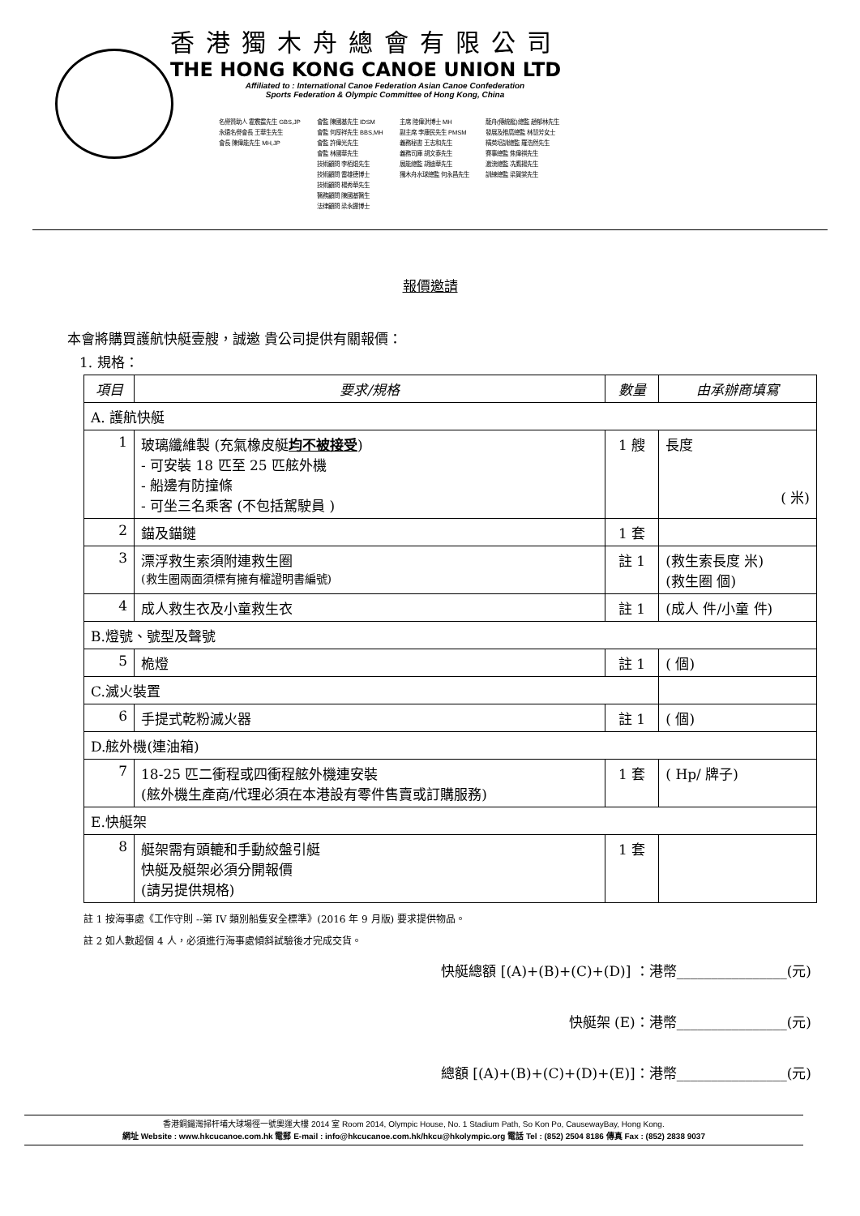香港獨木舟總會有限公司
THE HONG KONG CANOE UNION LTD
Affiliated to : International Canoe Federation Asian Canoe Confederation
Sports Federation & Olympic Committee of Hong Kong, China
名譽贊助人 霍震霆先生 GBS,JP
永遠名譽會長 王華生先生
會長 陳偉能先生 MH,JP
會監 陳國基先生 IDSM
會監 何厚祥先生 BBS,MH
會監 許偉光先生
會監 林國華先生
技術顧問 李栢焜先生
技術顧問 雷雄德博士
技術顧問 楊秀華先生
醫務顧問 陳國基醫生
法律顧問 梁永鏗博士
主席 陸偉洪博士 MH
副主席 李康民先生 PMSM
義務秘書 王志和先生
義務司庫 胡文泰先生
展能總監 胡迪華先生
獨木舟水球總監 何永昌先生
龍舟(傳統艇)總監 趙郁林先生
發展及推廣總監 林慧芳女士
精英培訓總監 羅浩然先生
賽事總監 焦偉祺先生
激流總監 冼鷹揚先生
訓練總監 梁賀棠先生
報價邀請
本會將購買護航快艇壹艘，誠邀 貴公司提供有關報價：
1. 規格：
| 項目 | 要求/規格 | 數量 | 由承辦商填寫 |
| --- | --- | --- | --- |
| A. 護航快艇 | | | |
| 1 | 玻璃纖維製 (充氣橡皮艇 均不被接受 ) - 可安裝 18 匹至 25 匹舷外機 - 船邊有防撞條 - 可坐三名乘客 (不包括駕駛員 ) | 1 艘 | 長度 ( 米) |
| 2 | 錨及錨鏈 | 1 套 | |
| 3 | 漂浮救生索須附連救生圈 (救生圈兩面須標有擁有權證明書編號) | 註 1 | (救生索長度 米) (救生圈 個) |
| 4 | 成人救生衣及小童救生衣 | 註 1 | (成人 件/小童 件) |
| B.燈號、號型及聲號 | | | |
| 5 | 桅燈 | 註 1 | ( 個) |
| C.滅火裝置 | | | |
| 6 | 手提式乾粉滅火器 | 註 1 | ( 個) |
| D.舷外機(連油箱) | | | |
| 7 | 18-25 匹二衝程或四衝程舷外機連安裝 (舷外機生產商/代理必須在本港設有零件售賣或訂購服務) | 1 套 | ( Hp/ 牌子) |
| E.快艇架 | | | |
| 8 | 艇架需有頭轆和手動絞盤引艇 快艇及艇架必須分開報價 (請另提供規格) | 1 套 | |
註 1 按海事處《工作守則 --第 IV 類別船隻安全標準》(2016 年 9 月版) 要求提供物品。
註 2 如人數超個 4 人，必須進行海事處傾斜試驗後才完成交貨。
快艇總額 [(A)+(B)+(C)+(D)] ：港幣________________(元)
快艇架 (E)：港幣________________(元)
總額 [(A)+(B)+(C)+(D)+(E)]：港幣________________(元)
香港銅鑼灣掃杆埔大球場徑一號奧運大樓 2014 室 Room 2014, Olympic House, No. 1 Stadium Path, So Kon Po, CausewayBay, Hong Kong.
網址 Website : www.hkcucanoe.com.hk 電郵 E-mail : info@hkcucanoe.com.hk/hkcu@hkolympic.org 電話 Tel : (852) 2504 8186 傳真 Fax : (852) 2838 9037